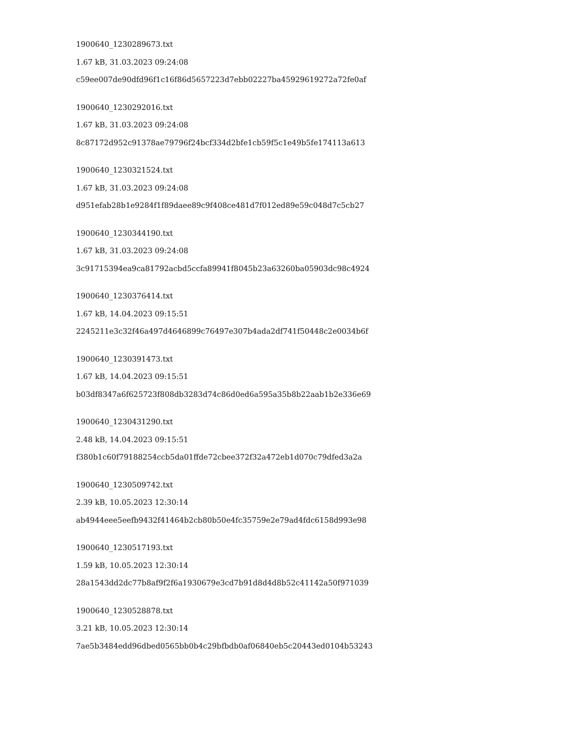1900640_1230289673.txt
1.67 kB, 31.03.2023 09:24:08
c59ee007de90dfd96f1c16f86d5657223d7ebb02227ba45929619272a72fe0af
1900640_1230292016.txt
1.67 kB, 31.03.2023 09:24:08
8c87172d952c91378ae79796f24bcf334d2bfe1cb59f5c1e49b5fe174113a613
1900640_1230321524.txt
1.67 kB, 31.03.2023 09:24:08
d951efab28b1e9284f1f89daee89c9f408ce481d7f012ed89e59c048d7c5cb27
1900640_1230344190.txt
1.67 kB, 31.03.2023 09:24:08
3c91715394ea9ca81792acbd5ccfa89941f8045b23a63260ba05903dc98c4924
1900640_1230376414.txt
1.67 kB, 14.04.2023 09:15:51
2245211e3c32f46a497d4646899c76497e307b4ada2df741f50448c2e0034b6f
1900640_1230391473.txt
1.67 kB, 14.04.2023 09:15:51
b03df8347a6f625723f808db3283d74c86d0ed6a595a35b8b22aab1b2e336e69
1900640_1230431290.txt
2.48 kB, 14.04.2023 09:15:51
f380b1c60f79188254ccb5da01ffde72cbee372f32a472eb1d070c79dfed3a2a
1900640_1230509742.txt
2.39 kB, 10.05.2023 12:30:14
ab4944eee5eefb9432f41464b2cb80b50e4fc35759e2e79ad4fdc6158d993e98
1900640_1230517193.txt
1.59 kB, 10.05.2023 12:30:14
28a1543dd2dc77b8af9f2f6a1930679e3cd7b91d8d4d8b52c41142a50f971039
1900640_1230528878.txt
3.21 kB, 10.05.2023 12:30:14
7ae5b3484edd96dbed0565bb0b4c29bfbdb0af06840eb5c20443ed0104b53243